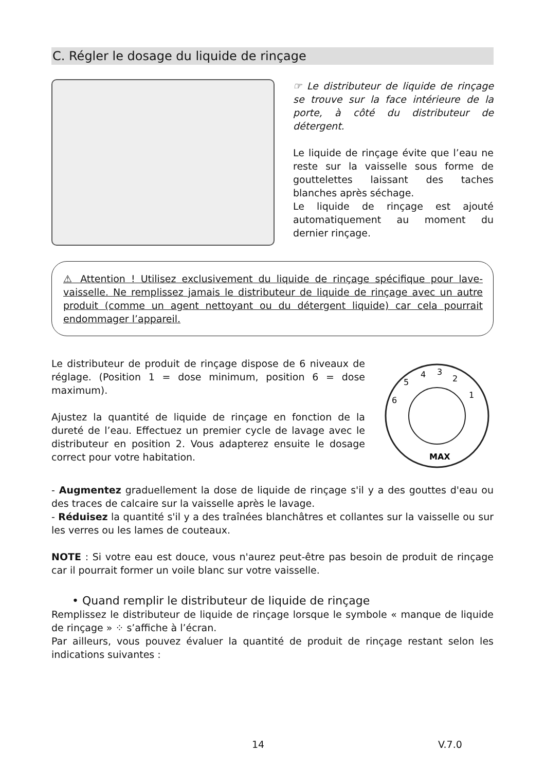C. Régler le dosage du liquide de rinçage
☞ Le distributeur de liquide de rinçage se trouve sur la face intérieure de la porte, à côté du distributeur de détergent.
Le liquide de rinçage évite que l’eau ne reste sur la vaisselle sous forme de gouttelettes laissant des taches blanches après séchage.
Le liquide de rinçage est ajouté automatiquement au moment du dernier rinçage.
⚠ Attention ! Utilisez exclusivement du liquide de rinçage spécifique pour lave-vaisselle. Ne remplissez jamais le distributeur de liquide de rinçage avec un autre produit (comme un agent nettoyant ou du détergent liquide) car cela pourrait endommager l’appareil.
Le distributeur de produit de rinçage dispose de 6 niveaux de réglage. (Position 1 = dose minimum, position 6 = dose maximum).
Ajustez la quantité de liquide de rinçage en fonction de la dureté de l’eau. Effectuez un premier cycle de lavage avec le distributeur en position 2. Vous adapterez ensuite le dosage correct pour votre habitation.
4
3
2
1
5
6
MAX
- Augmentez graduellement la dose de liquide de rinçage s'il y a des gouttes d'eau ou des traces de calcaire sur la vaisselle après le lavage.
- Réduisez la quantité s'il y a des traînées blanchâtres et collantes sur la vaisselle ou sur les verres ou les lames de couteaux.
NOTE : Si votre eau est douce, vous n'aurez peut-être pas besoin de produit de rinçage car il pourrait former un voile blanc sur votre vaisselle.
• Quand remplir le distributeur de liquide de rinçage
Remplissez le distributeur de liquide de rinçage lorsque le symbole « manque de liquide de rinçage » ⁘ s’affiche à l’écran.
Par ailleurs, vous pouvez évaluer la quantité de produit de rinçage restant selon les indications suivantes :
14 V.7.0